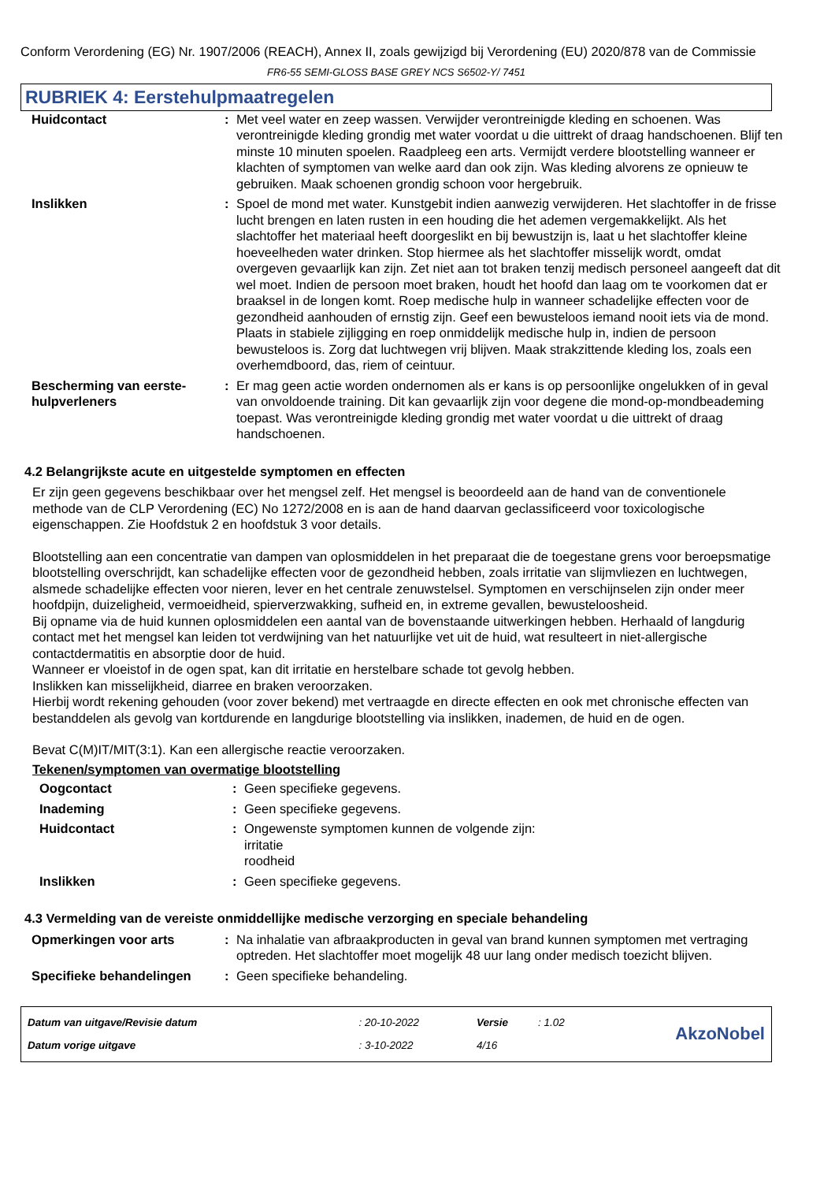Conform Verordening (EG) Nr. 1907/2006 (REACH), Annex II, zoals gewijzigd bij Verordening (EU) 2020/878 van de Commissie
FR6-55 SEMI-GLOSS BASE GREY NCS S6502-Y/ 7451
RUBRIEK 4: Eerstehulpmaatregelen
| Huidcontact | : | Met veel water en zeep wassen. Verwijder verontreinigde kleding en schoenen. Was verontreinigde kleding grondig met water voordat u die uittrekt of draag handschoenen. Blijf ten minste 10 minuten spoelen. Raadpleeg een arts. Vermijdt verdere blootstelling wanneer er klachten of symptomen van welke aard dan ook zijn. Was kleding alvorens ze opnieuw te gebruiken. Maak schoenen grondig schoon voor hergebruik. |
| Inslikken | : | Spoel de mond met water. Kunstgebit indien aanwezig verwijderen. Het slachtoffer in de frisse lucht brengen en laten rusten in een houding die het ademen vergemakkelijkt. Als het slachtoffer het materiaal heeft doorgeslikt en bij bewustzijn is, laat u het slachtoffer kleine hoeveelheden water drinken. Stop hiermee als het slachtoffer misselijk wordt, omdat overgeven gevaarlijk kan zijn. Zet niet aan tot braken tenzij medisch personeel aangeeft dat dit wel moet. Indien de persoon moet braken, houdt het hoofd dan laag om te voorkomen dat er braaksel in de longen komt. Roep medische hulp in wanneer schadelijke effecten voor de gezondheid aanhouden of ernstig zijn. Geef een bewusteloos iemand nooit iets via de mond. Plaats in stabiele zijligging en roep onmiddelijk medische hulp in, indien de persoon bewusteloos is. Zorg dat luchtwegen vrij blijven. Maak strakzittende kleding los, zoals een overhemdboord, das, riem of ceintuur. |
| Bescherming van eerste-hulpverleners | : | Er mag geen actie worden ondernomen als er kans is op persoonlijke ongelukken of in geval van onvoldoende training. Dit kan gevaarlijk zijn voor degene die mond-op-mondbeademing toepast. Was verontreinigde kleding grondig met water voordat u die uittrekt of draag handschoenen. |
4.2 Belangrijkste acute en uitgestelde symptomen en effecten
Er zijn geen gegevens beschikbaar over het mengsel zelf. Het mengsel is beoordeeld aan de hand van de conventionele methode van de CLP Verordening (EC) No 1272/2008 en is aan de hand daarvan geclassificeerd voor toxicologische eigenschappen. Zie Hoofdstuk 2 en hoofdstuk 3 voor details.
Blootstelling aan een concentratie van dampen van oplosmiddelen in het preparaat die de toegestane grens voor beroepsmatige blootstelling overschrijdt, kan schadelijke effecten voor de gezondheid hebben, zoals irritatie van slijmvliezen en luchtwegen, alsmede schadelijke effecten voor nieren, lever en het centrale zenuwstelsel. Symptomen en verschijnselen zijn onder meer hoofdpijn, duizeligheid, vermoeidheid, spierverzwakking, sufheid en, in extreme gevallen, bewusteloosheid.
Bij opname via de huid kunnen oplosmiddelen een aantal van de bovenstaande uitwerkingen hebben. Herhaald of langdurig contact met het mengsel kan leiden tot verdwijning van het natuurlijke vet uit de huid, wat resulteert in niet-allergische contactdermatitis en absorptie door de huid.
Wanneer er vloeistof in de ogen spat, kan dit irritatie en herstelbare schade tot gevolg hebben.
Inslikken kan misselijkheid, diarree en braken veroorzaken.
Hierbij wordt rekening gehouden (voor zover bekend) met vertraagde en directe effecten en ook met chronische effecten van bestanddelen als gevolg van kortdurende en langdurige blootstelling via inslikken, inademen, de huid en de ogen.
Bevat C(M)IT/MIT(3:1). Kan een allergische reactie veroorzaken.
Tekenen/symptomen van overmatige blootstelling
| Oogcontact | : | Geen specifieke gegevens. |
| Inademing | : | Geen specifieke gegevens. |
| Huidcontact | : | Ongewenste symptomen kunnen de volgende zijn: irritatie roodheid |
| Inslikken | : | Geen specifieke gegevens. |
4.3 Vermelding van de vereiste onmiddellijke medische verzorging en speciale behandeling
| Opmerkingen voor arts | : | Na inhalatie van afbraakproducten in geval van brand kunnen symptomen met vertraging optreden. Het slachtoffer moet mogelijk 48 uur lang onder medisch toezicht blijven. |
| Specifieke behandelingen | : | Geen specifieke behandeling. |
| Datum van uitgave/Revisie datum | : 20-10-2022 | Versie | : 1.02 | AkzoNobel |
| Datum vorige uitgave | : 3-10-2022 | 4/16 | | |